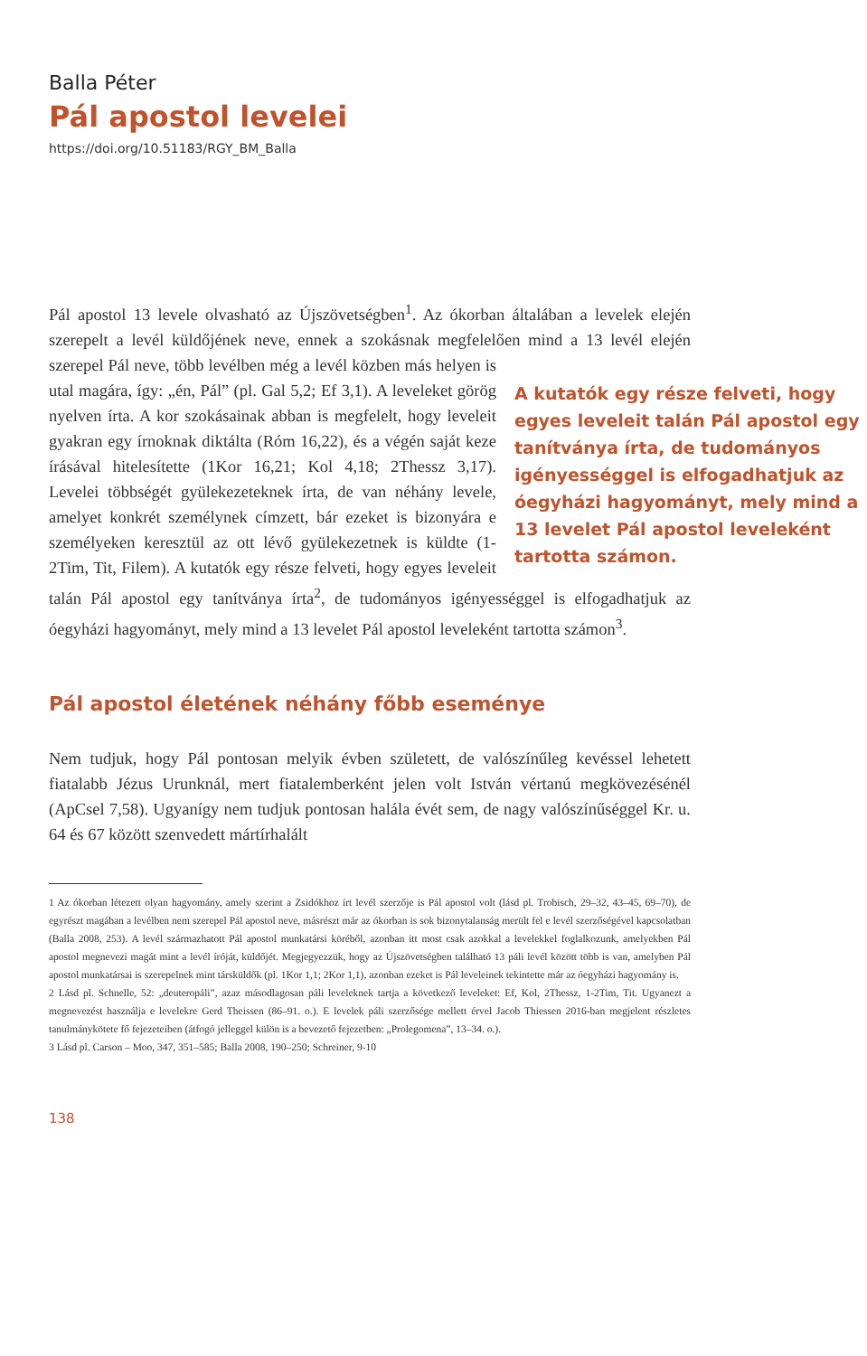Balla Péter
Pál apostol levelei
https://doi.org/10.51183/RGY_BM_Balla
Pál apostol 13 levele olvasható az Újszövetségben<sup>1</sup>. Az ókorban általában a levelek elején szerepelt a levél küldőjének neve, ennek a szokásnak megfelelően mind a 13 levél elején szerepel Pál neve, több levélben még a levél közben más A kutatók egy része felveti, hogy egyes leveleit talán Pál apostol egy tanítványa írta, de tudományos igényességgel is elfogadhatjuk az óegyházi hagyományt, mely mind a 13 levelet Pál apostol leveleként tartotta számon. helyen is utal magára, így: „én, Pál” (pl. Gal 5,2; Ef 3,1). A leveleket görög nyelven írta. A kor szokásainak abban is megfelelt, hogy leveleit gyakran egy írnoknak diktálta (Róm 16,22), és a végén saját keze írásával hitelesítette (1Kor 16,21; Kol 4,18; 2Thessz 3,17). Levelei többségét gyülekezeteknek írta, de van néhány levele, amelyet konkrét személynek címzett, bár ezeket is bizonyára e személyeken keresztül az ott lévő gyülekezetnek is küldte (1-2Tim, Tit, Filem). A kutatók egy része felveti, hogy egyes leveleit talán Pál apostol egy tanítványa írta<sup>2</sup>, de tudományos igényességgel is elfogadhatjuk az óegyházi hagyományt, mely mind a 13 levelet Pál apostol leveleként tartotta számon<sup>3</sup>.
Pál apostol életének néhány főbb eseménye
Nem tudjuk, hogy Pál pontosan melyik évben született, de valószínűleg kevéssel lehetett fiatalabb Jézus Urunknál, mert fiatalemberként jelen volt István vértanú megkövezésénél (ApCsel 7,58). Ugyanígy nem tudjuk pontosan halála évét sem, de nagy valószínűséggel Kr. u. 64 és 67 között szenvedett mártírhalált
1 Az ókorban létezett olyan hagyomány, amely szerint a Zsidókhoz írt levél szerzője is Pál apostol volt (lásd pl. Trobisch, 29–32, 43–45, 69–70), de egyrészt magában a levélben nem szerepel Pál apostol neve, másrészt már az ókorban is sok bizonytalanság merült fel e levél szerzőségével kapcsolatban (Balla 2008, 253). A levél származhatott Pál apostol munkatársi köréből, azonban itt most csak azokkal a levelekkel foglalkozunk, amelyekben Pál apostol megnevezi magát mint a levél íróját, küldőjét. Megjegyezzük, hogy az Újszövetségben található 13 páli levél között több is van, amelyben Pál apostol munkatársai is szerepelnek mint társküldők (pl. 1Kor 1,1; 2Kor 1,1), azonban ezeket is Pál leveleinek tekintette már az óegyházi hagyomány is.
2 Lásd pl. Schnelle, 52: „deuteropáli”, azaz másodlagosan páli leveleknek tartja a következő leveleket: Ef, Kol, 2Thessz, 1-2Tim, Tit. Ugyanezt a megnevezést használja e levelekre Gerd Theissen (86–91. o.). E levelek páli szerzősége mellett érvel Jacob Thiessen 2016-ban megjelent részletes tanulmánykötete fő fejezeteiben (átfogó jelleggel külön is a bevezető fejezetben: „Prolegomena”, 13–34. o.).
3 Lásd pl. Carson – Moo, 347, 351–585; Balla 2008, 190–250; Schreiner, 9-10
138